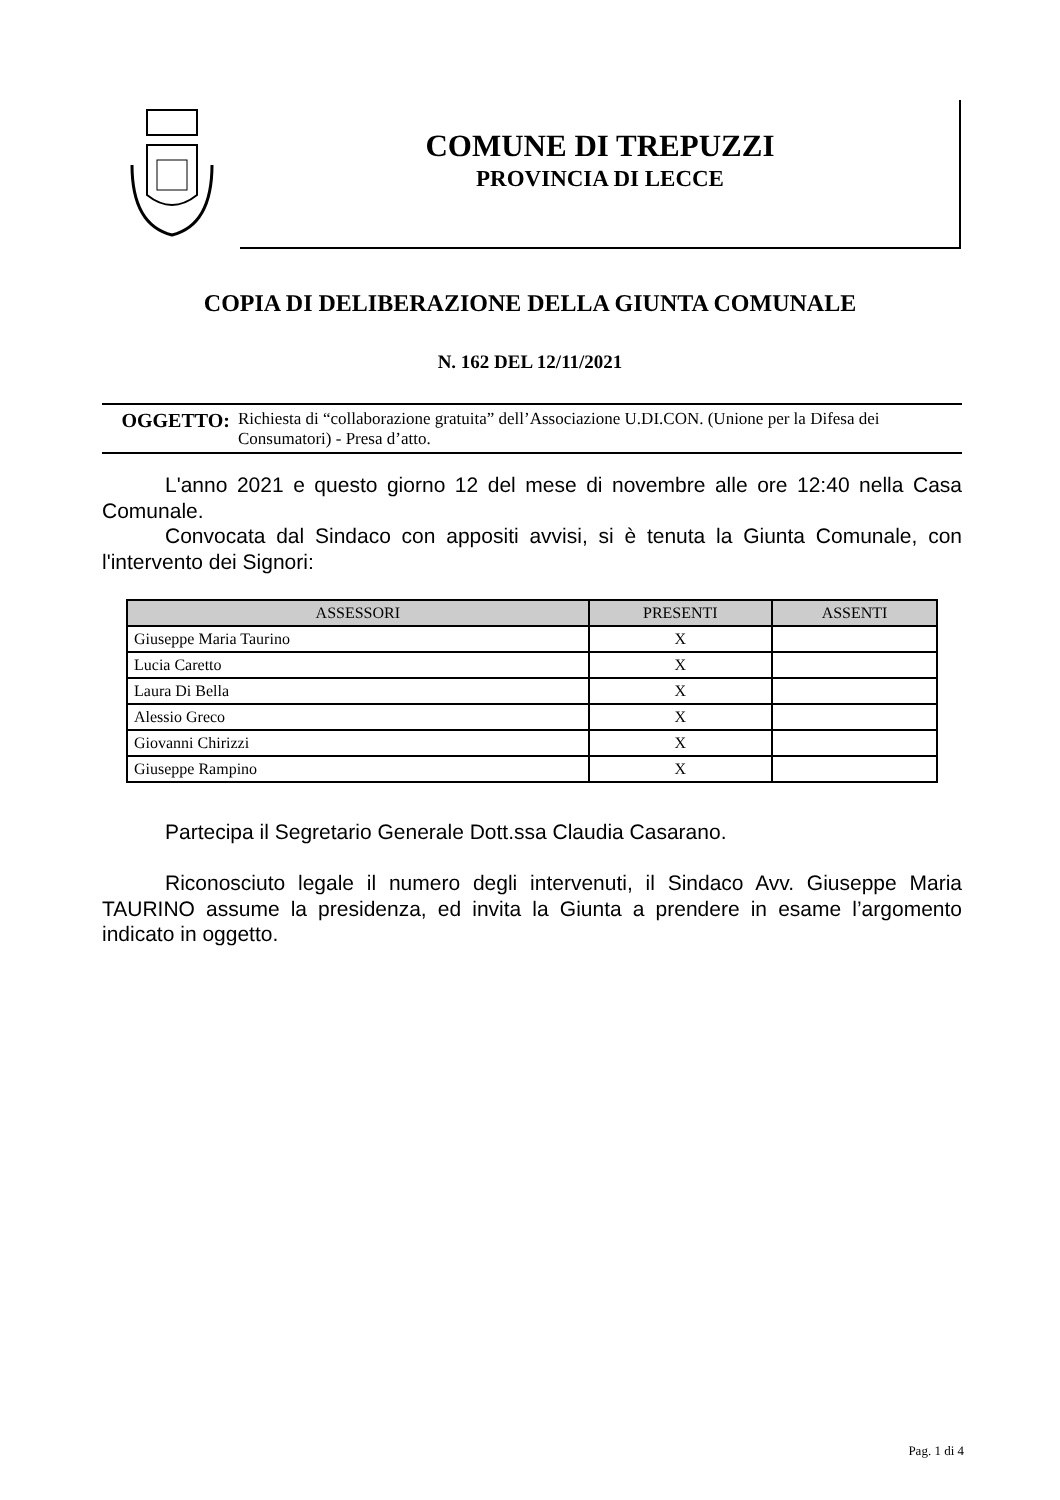COMUNE DI TREPUZZI
PROVINCIA DI LECCE
COPIA DI DELIBERAZIONE DELLA GIUNTA COMUNALE
N. 162 DEL 12/11/2021
OGGETTO: Richiesta di “collaborazione gratuita” dell’Associazione U.DI.CON. (Unione per la Difesa dei Consumatori) - Presa d’atto.
L'anno 2021 e questo giorno 12 del mese di novembre alle ore 12:40 nella Casa Comunale.
Convocata dal Sindaco con appositi avvisi, si è tenuta la Giunta Comunale, con l'intervento dei Signori:
| ASSESSORI | PRESENTI | ASSENTI |
| --- | --- | --- |
| Giuseppe Maria Taurino | X | |
| Lucia Caretto | X | |
| Laura Di Bella | X | |
| Alessio Greco | X | |
| Giovanni Chirizzi | X | |
| Giuseppe Rampino | X | |
Partecipa il Segretario Generale Dott.ssa Claudia Casarano.
Riconosciuto legale il numero degli intervenuti, il Sindaco Avv. Giuseppe Maria TAURINO assume la presidenza, ed invita la Giunta a prendere in esame l’argomento indicato in oggetto.
Pag. 1 di 4